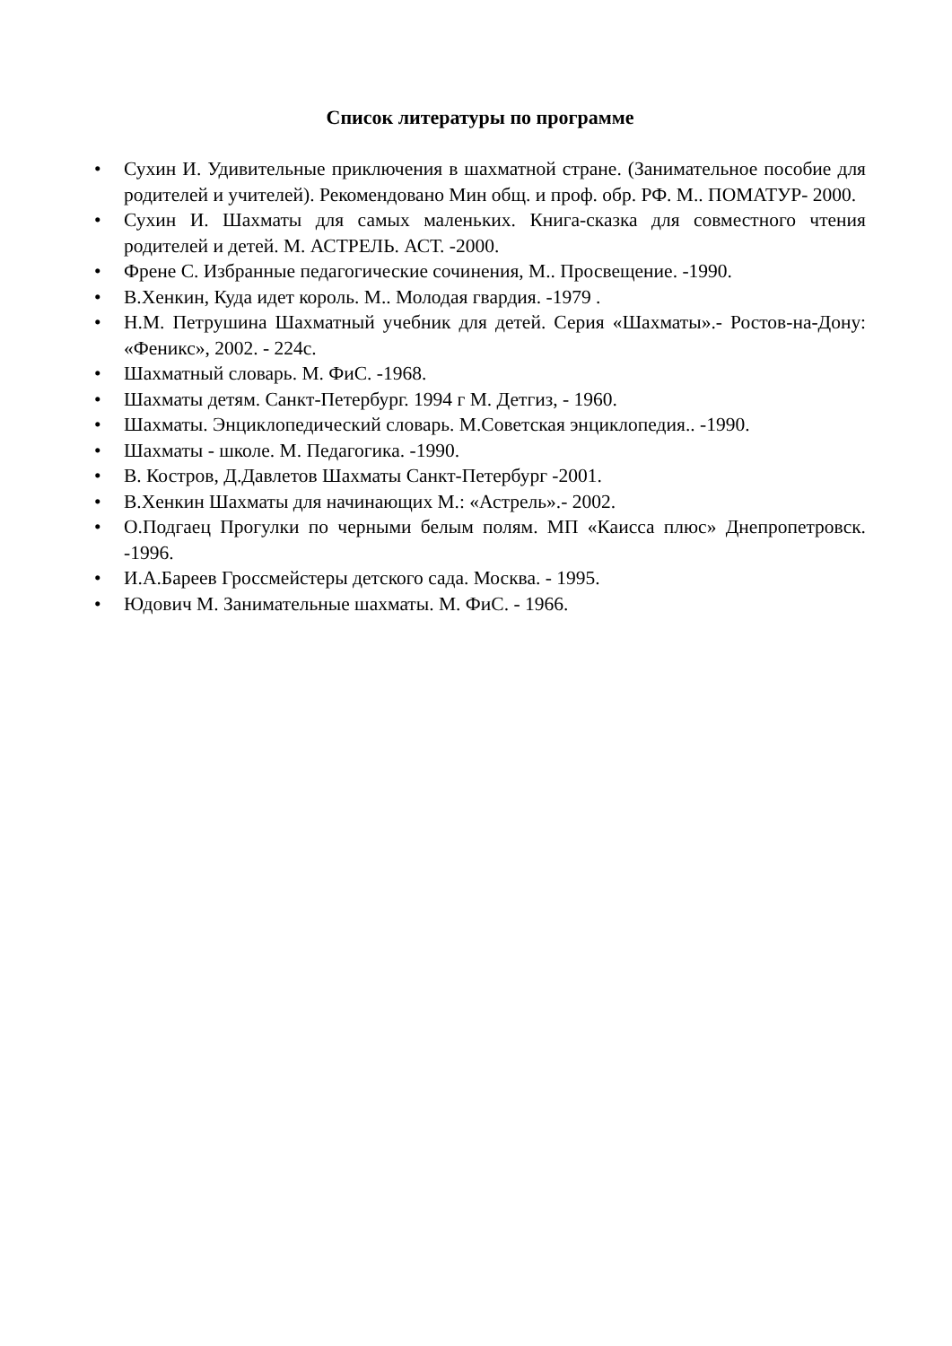Список литературы по программе
• Сухин И. Удивительные приключения в шахматной стране. (Занимательное пособие для родителей и учителей). Рекомендовано Мин общ. и проф. обр. РФ. М.. ПОМАТУР- 2000.
• Сухин И. Шахматы для самых маленьких. Книга-сказка для совместного чтения родителей и детей. М. АСТРЕЛЬ. АСТ. -2000.
• Френе С. Избранные педагогические сочинения, М.. Просвещение. -1990.
• В.Хенкин, Куда идет король. М.. Молодая гвардия. -1979 .
• Н.М. Петрушина Шахматный учебник для детей. Серия «Шахматы».- Ростов-на-Дону: «Феникс», 2002. - 224с.
• Шахматный словарь. М. ФиС. -1968.
• Шахматы детям. Санкт-Петербург. 1994 г М. Детгиз, - 1960.
• Шахматы. Энциклопедический словарь. М.Советская энциклопедия.. -1990.
• Шахматы - школе. М. Педагогика. -1990.
• В. Костров, Д.Давлетов Шахматы Санкт-Петербург -2001.
• В.Хенкин Шахматы для начинающих М.: «Астрель».- 2002.
• О.Подгаец Прогулки по черными белым полям. МП «Каисса плюс» Днепропетровск. -1996.
• И.А.Бареев Гроссмейстеры детского сада. Москва. - 1995.
• Юдович М. Занимательные шахматы. М. ФиС. - 1966.